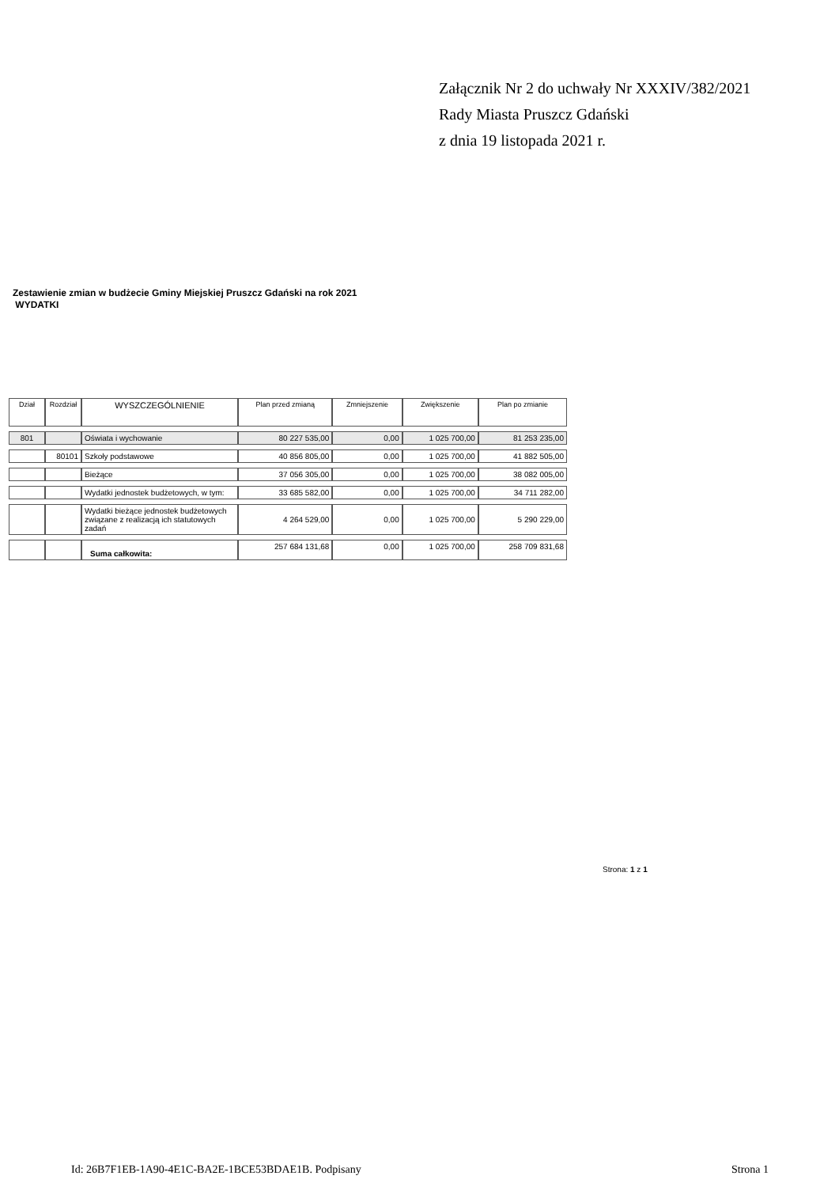Załącznik Nr 2 do uchwały Nr XXXIV/382/2021
Rady Miasta Pruszcz Gdański
z dnia 19 listopada 2021 r.
Zestawienie zmian w budżecie Gminy Miejskiej Pruszcz Gdański na rok 2021
WYDATKI
| Dział | Rozdział | WYSZCZEGÓLNIENIE | Plan przed zmianą | Zmniejszenie | Zwiększenie | Plan po zmianie |
| --- | --- | --- | --- | --- | --- | --- |
| 801 | | Oświata i wychowanie | 80 227 535,00 | 0,00 | 1 025 700,00 | 81 253 235,00 |
| | 80101 | Szkoły podstawowe | 40 856 805,00 | 0,00 | 1 025 700,00 | 41 882 505,00 |
| | | Bieżące | 37 056 305,00 | 0,00 | 1 025 700,00 | 38 082 005,00 |
| | | Wydatki jednostek budżetowych, w tym: | 33 685 582,00 | 0,00 | 1 025 700,00 | 34 711 282,00 |
| | | Wydatki bieżące jednostek budżetowych związane z realizacją ich statutowych zadań | 4 264 529,00 | 0,00 | 1 025 700,00 | 5 290 229,00 |
| | | Suma całkowita: | 257 684 131,68 | 0,00 | 1 025 700,00 | 258 709 831,68 |
Strona: 1 z 1
Id: 26B7F1EB-1A90-4E1C-BA2E-1BCE53BDAE1B. Podpisany
Strona 1